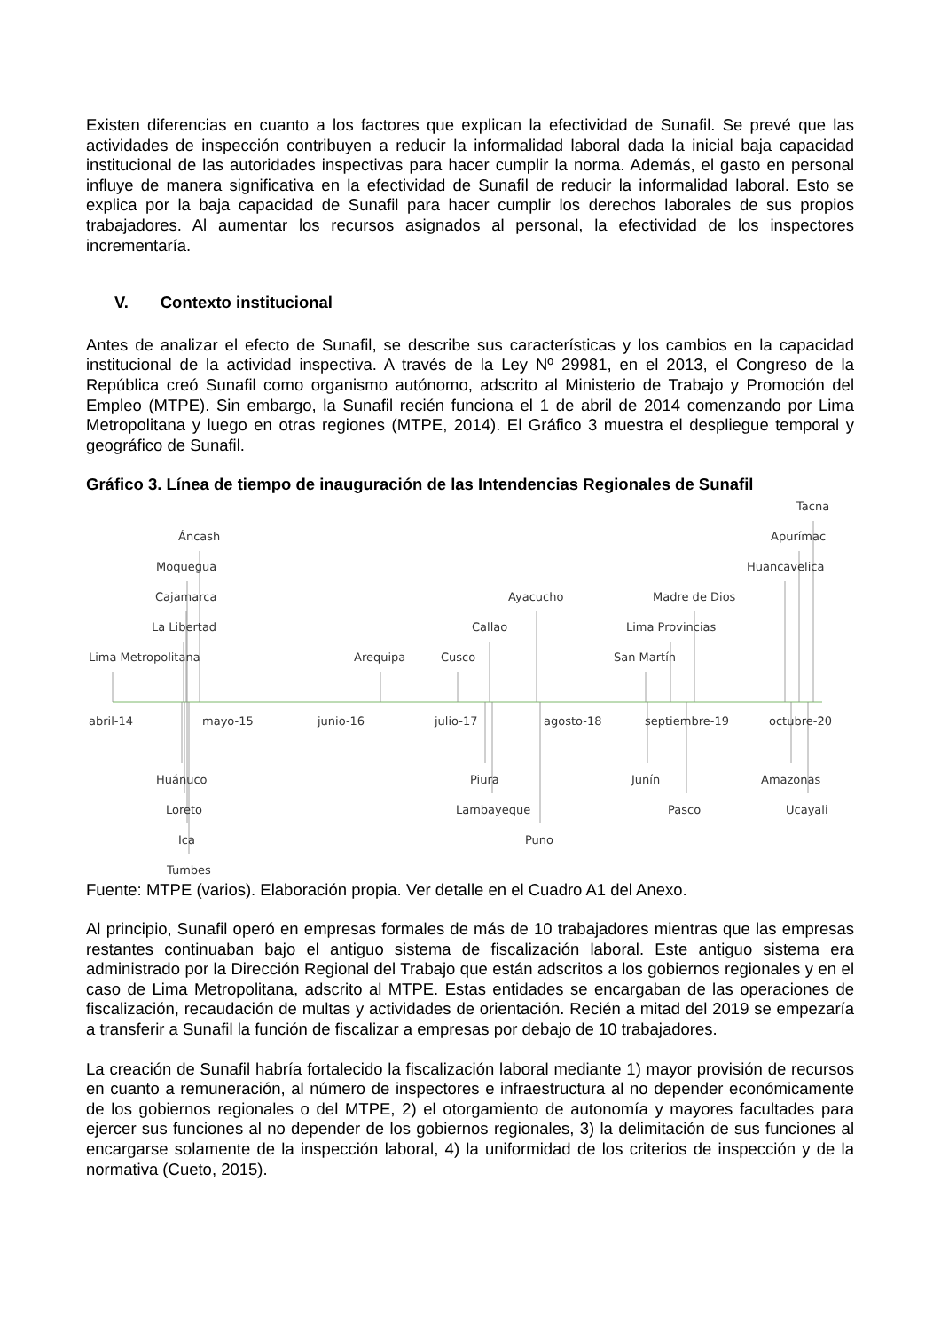Existen diferencias en cuanto a los factores que explican la efectividad de Sunafil. Se prevé que las actividades de inspección contribuyen a reducir la informalidad laboral dada la inicial baja capacidad institucional de las autoridades inspectivas para hacer cumplir la norma. Además, el gasto en personal influye de manera significativa en la efectividad de Sunafil de reducir la informalidad laboral. Esto se explica por la baja capacidad de Sunafil para hacer cumplir los derechos laborales de sus propios trabajadores. Al aumentar los recursos asignados al personal, la efectividad de los inspectores incrementaría.
V. Contexto institucional
Antes de analizar el efecto de Sunafil, se describe sus características y los cambios en la capacidad institucional de la actividad inspectiva. A través de la Ley Nº 29981, en el 2013, el Congreso de la República creó Sunafil como organismo autónomo, adscrito al Ministerio de Trabajo y Promoción del Empleo (MTPE). Sin embargo, la Sunafil recién funciona el 1 de abril de 2014 comenzando por Lima Metropolitana y luego en otras regiones (MTPE, 2014). El Gráfico 3 muestra el despliegue temporal y geográfico de Sunafil.
Gráfico 3. Línea de tiempo de inauguración de las Intendencias Regionales de Sunafil
abril-14
mayo-15
junio-16
julio-17
agosto-18
septiembre-19
octubre-20
Lima Metropolitana
Áncash
Moquegua
Cajamarca
La Libertad
Arequipa
Cusco
Callao
Ayacucho
San Martín
Lima Provincias
Madre de Dios
Huancavelica
Apurímac
Tacna
Huánuco
Loreto
Ica
Tumbes
Piura
Lambayeque
Puno
Junín
Pasco
Amazonas
Ucayali
Fuente: MTPE (varios). Elaboración propia. Ver detalle en el Cuadro A1 del Anexo.
Al principio, Sunafil operó en empresas formales de más de 10 trabajadores mientras que las empresas restantes continuaban bajo el antiguo sistema de fiscalización laboral. Este antiguo sistema era administrado por la Dirección Regional del Trabajo que están adscritos a los gobiernos regionales y en el caso de Lima Metropolitana, adscrito al MTPE. Estas entidades se encargaban de las operaciones de fiscalización, recaudación de multas y actividades de orientación. Recién a mitad del 2019 se empezaría a transferir a Sunafil la función de fiscalizar a empresas por debajo de 10 trabajadores.
La creación de Sunafil habría fortalecido la fiscalización laboral mediante 1) mayor provisión de recursos en cuanto a remuneración, al número de inspectores e infraestructura al no depender económicamente de los gobiernos regionales o del MTPE, 2) el otorgamiento de autonomía y mayores facultades para ejercer sus funciones al no depender de los gobiernos regionales, 3) la delimitación de sus funciones al encargarse solamente de la inspección laboral, 4) la uniformidad de los criterios de inspección y de la normativa (Cueto, 2015).